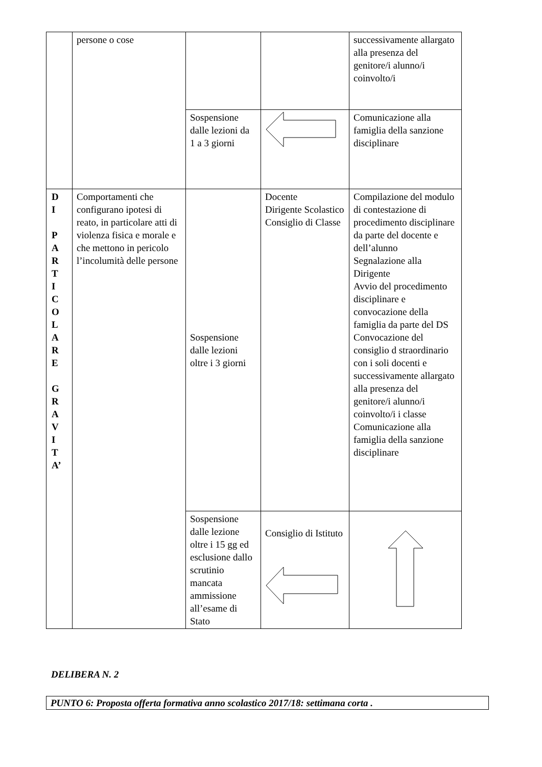| | persone o cose | | | successivamente allargato alla presenza del genitore/i alunno/i coinvolto/i |
| | | Sospensione dalle lezioni da 1 a 3 giorni | | Comunicazione alla famiglia della sanzione disciplinare |
| D I P A R T I C O L A R E G R A V I T A’ | Comportamenti che configurano ipotesi di reato, in particolare atti di violenza fisica e morale e che mettono in pericolo l’incolumità delle persone | Sospensione dalle lezioni oltre i 3 giorni | Docente Dirigente Scolastico Consiglio di Classe | Compilazione del modulo di contestazione di procedimento disciplinare da parte del docente e dell’alunno Segnalazione alla Dirigente Avvio del procedimento disciplinare e convocazione della famiglia da parte del DS Convocazione del consiglio d straordinario con i soli docenti e successivamente allargato alla presenza del genitore/i alunno/i coinvolto/i i classe Comunicazione alla famiglia della sanzione disciplinare |
| | | Sospensione dalle lezione oltre i 15 gg ed esclusione dallo scrutinio mancata ammissione all’esame di Stato | Consiglio di Istituto | |
DELIBERA N. 2
PUNTO 6: Proposta offerta formativa anno scolastico 2017/18: settimana corta .